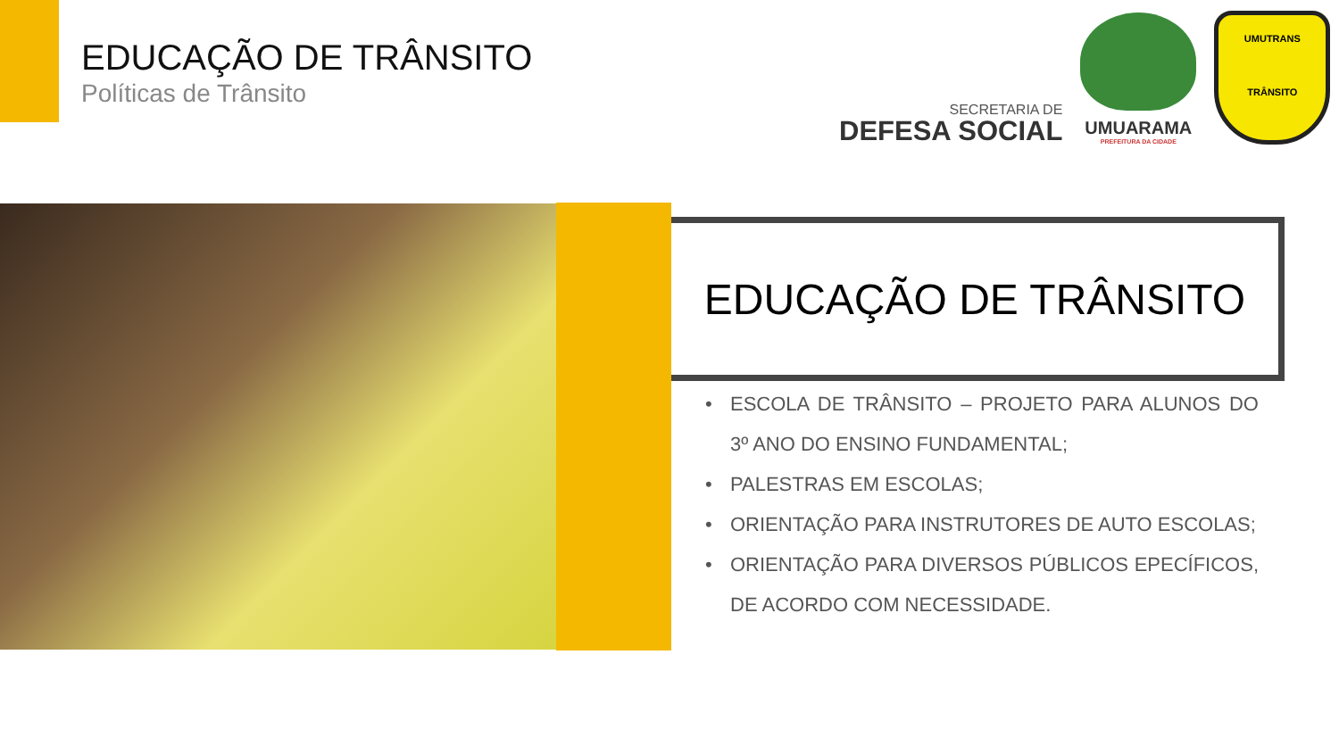EDUCAÇÃO DE TRÂNSITO
Políticas de Trânsito
SECRETARIA DE
DEFESA SOCIAL
UMUARAMA
PREFEITURA DA CIDADE
UMUTRANS
TRÂNSITO
EDUCAÇÃO DE TRÂNSITO
• ESCOLA DE TRÂNSITO – PROJETO PARA ALUNOS DO 3º ANO DO ENSINO FUNDAMENTAL;
• PALESTRAS EM ESCOLAS;
• ORIENTAÇÃO PARA INSTRUTORES DE AUTO ESCOLAS;
• ORIENTAÇÃO PARA DIVERSOS PÚBLICOS EPECÍFICOS, DE ACORDO COM NECESSIDADE.